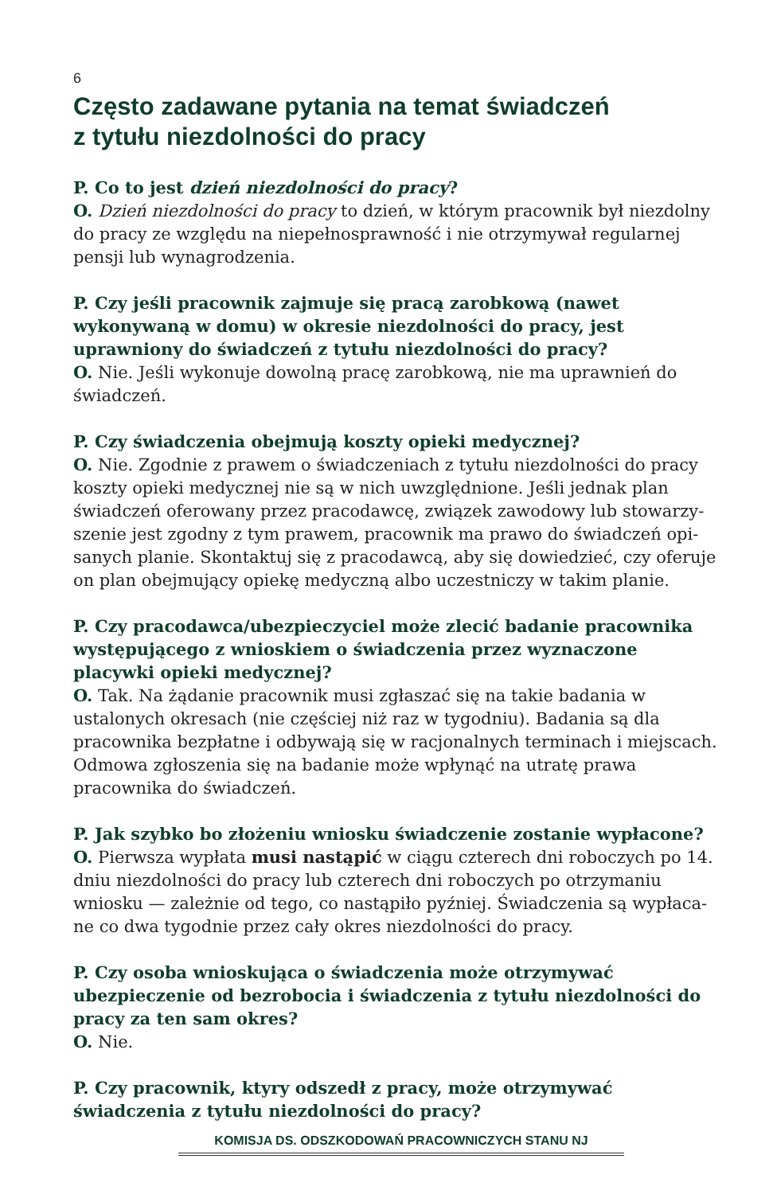6
Często zadawane pytania na temat świadczeń
z tytułu niezdolności do pracy
P. Co to jest dzień niezdolności do pracy?
O. Dzień niezdolności do pracy to dzień, w którym pracownik był niezdolny do pracy ze względu na niepełnosprawność i nie otrzymywał regularnej pensji lub wynagrodzenia.
P. Czy jeśli pracownik zajmuje się pracą zarobkową (nawet wykonywaną w domu) w okresie niezdolności do pracy, jest uprawniony do świadczeń z tytułu niezdolności do pracy?
O. Nie. Jeśli wykonuje dowolną pracę zarobkową, nie ma uprawnień do świadczeń.
P. Czy świadczenia obejmują koszty opieki medycznej?
O. Nie. Zgodnie z prawem o świadczeniach z tytułu niezdolności do pracy koszty opieki medycznej nie są w nich uwzględnione. Jeśli jednak plan świadczeń oferowany przez pracodawcę, związek zawodowy lub stowarzy-szenie jest zgodny z tym prawem, pracownik ma prawo do świadczeń opi-sanych planie. Skontaktuj się z pracodawcą, aby się dowiedzieć, czy oferuje on plan obejmujący opiekę medyczną albo uczestniczy w takim planie.
P. Czy pracodawca/ubezpieczyciel może zlecić badanie pracownika występującego z wnioskiem o świadczenia przez wyznaczone placywki opieki medycznej?
O. Tak. Na żądanie pracownik musi zgłaszać się na takie badania w ustalonych okresach (nie częściej niż raz w tygodniu). Badania są dla pracownika bezpłatne i odbywają się w racjonalnych terminach i miejscach. Odmowa zgłoszenia się na badanie może wpłynąć na utratę prawa pracownika do świadczeń.
P. Jak szybko bo złożeniu wniosku świadczenie zostanie wypłacone?
O. Pierwsza wypłata musi nastąpić w ciągu czterech dni roboczych po 14. dniu niezdolności do pracy lub czterech dni roboczych po otrzymaniu wniosku — zależnie od tego, co nastąpiło pyźniej. Świadczenia są wypłaca-ne co dwa tygodnie przez cały okres niezdolności do pracy.
P. Czy osoba wnioskująca o świadczenia może otrzymywać ubezpieczenie od bezrobocia i świadczenia z tytułu niezdolności do pracy za ten sam okres?
O. Nie.
P. Czy pracownik, ktyry odszedł z pracy, może otrzymywać świadczenia z tytułu niezdolności do pracy?
KOMISJA DS. ODSZKODOWAŃ PRACOWNICZYCH STANU NJ